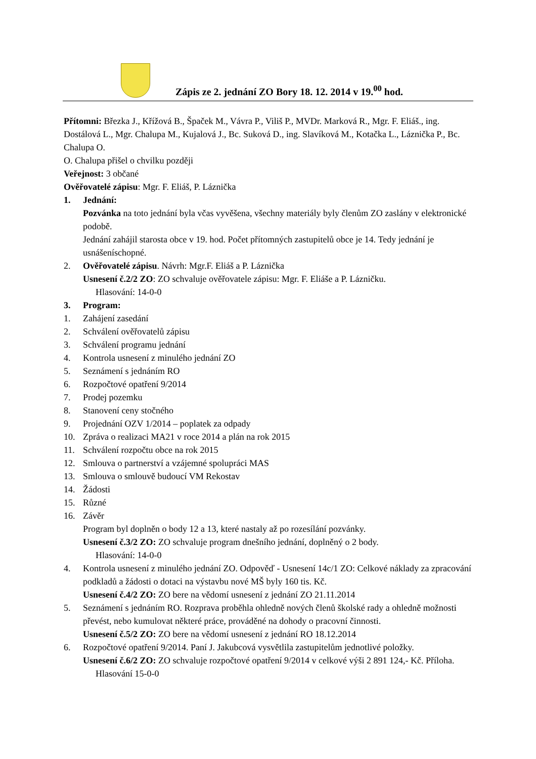Zápis ze 2. jednání ZO Bory 18. 12. 2014 v 19.<sup>00</sup> hod.
Přítomni: Březka J., Křížová B., Špaček M., Vávra P., Viliš P., MVDr. Marková R., Mgr. F. Eliáš., ing. Dostálová L., Mgr. Chalupa M., Kujalová J., Bc. Suková D., ing. Slavíková M., Kotačka L., Láznička P., Bc. Chalupa O.
O. Chalupa přišel o chvilku později
Veřejnost: 3 občané
Ověřovatelé zápisu: Mgr. F. Eliáš, P. Láznička
1. Jednání:
Pozvánka na toto jednání byla včas vyvěšena, všechny materiály byly členům ZO zaslány v elektronické podobě.
Jednání zahájil starosta obce v 19. hod. Počet přítomných zastupitelů obce je 14. Tedy jednání je usnášeníschopné.
2. Ověřovatelé zápisu. Návrh: Mgr.F. Eliáš a P. Láznička
Usnesení č.2/2 ZO: ZO schvaluje ověřovatele zápisu: Mgr. F. Eliáše a P. Lázničku.
Hlasování: 14-0-0
3. Program:
1. Zahájení zasedání
2. Schválení ověřovatelů zápisu
3. Schválení programu jednání
4. Kontrola usnesení z minulého jednání ZO
5. Seznámení s jednáním RO
6. Rozpočtové opatření 9/2014
7. Prodej pozemku
8. Stanovení ceny stočného
9. Projednání OZV 1/2014 – poplatek za odpady
10. Zpráva o realizaci MA21 v roce 2014 a plán na rok 2015
11. Schválení rozpočtu obce na rok 2015
12. Smlouva o partnerství a vzájemné spolupráci MAS
13. Smlouva o smlouvě budoucí VM Rekostav
14. Žádosti
15. Různé
16. Závěr
Program byl doplněn o body 12 a 13, které nastaly až po rozesílání pozvánky.
Usnesení č.3/2 ZO: ZO schvaluje program dnešního jednání, doplněný o 2 body.
Hlasování: 14-0-0
4. Kontrola usnesení z minulého jednání ZO. Odpověď - Usnesení 14c/1 ZO: Celkové náklady za zpracování podkladů a žádosti o dotaci na výstavbu nové MŠ byly 160 tis. Kč.
Usnesení č.4/2 ZO: ZO bere na vědomí usnesení z jednání ZO 21.11.2014
5. Seznámení s jednáním RO. Rozprava proběhla ohledně nových členů školské rady a ohledně možnosti převést, nebo kumulovat některé práce, prováděné na dohody o pracovní činnosti.
Usnesení č.5/2 ZO: ZO bere na vědomí usnesení z jednání RO 18.12.2014
6. Rozpočtové opatření 9/2014. Paní J. Jakubcová vysvětlila zastupitelům jednotlivé položky.
Usnesení č.6/2 ZO: ZO schvaluje rozpočtové opatření 9/2014 v celkové výši 2 891 124,- Kč. Příloha.
Hlasování 15-0-0